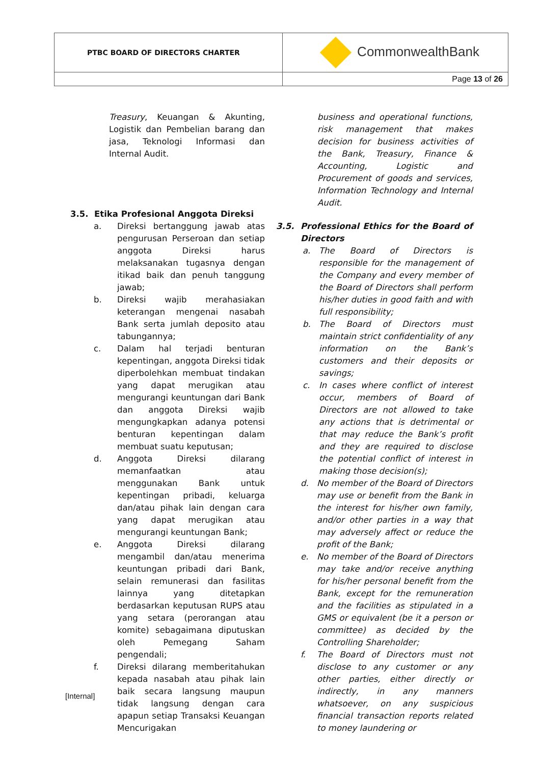| PTBC BOARD OF DIRECTORS CHARTER | CommonwealthBank |
| | Page 13 of 26 |
Treasury, Keuangan & Akunting, Logistik dan Pembelian barang dan jasa, Teknologi Informasi dan Internal Audit.
3.5. Etika Profesional Anggota Direksi
a. Direksi bertanggung jawab atas pengurusan Perseroan dan setiap anggota Direksi harus melaksanakan tugasnya dengan itikad baik dan penuh tanggung jawab;
b. Direksi wajib merahasiakan keterangan mengenai nasabah Bank serta jumlah deposito atau tabungannya;
c. Dalam hal terjadi benturan kepentingan, anggota Direksi tidak diperbolehkan membuat tindakan yang dapat merugikan atau mengurangi keuntungan dari Bank dan anggota Direksi wajib mengungkapkan adanya potensi benturan kepentingan dalam membuat suatu keputusan;
d. Anggota Direksi dilarang memanfaatkan atau menggunakan Bank untuk kepentingan pribadi, keluarga dan/atau pihak lain dengan cara yang dapat merugikan atau mengurangi keuntungan Bank;
e. Anggota Direksi dilarang mengambil dan/atau menerima keuntungan pribadi dari Bank, selain remunerasi dan fasilitas lainnya yang ditetapkan berdasarkan keputusan RUPS atau yang setara (perorangan atau komite) sebagaimana diputuskan oleh Pemegang Saham pengendali;
f. Direksi dilarang memberitahukan kepada nasabah atau pihak lain baik secara langsung maupun tidak langsung dengan cara apapun setiap Transaksi Keuangan Mencurigakan
business and operational functions, risk management that makes decision for business activities of the Bank, Treasury, Finance & Accounting, Logistic and Procurement of goods and services, Information Technology and Internal Audit.
3.5. Professional Ethics for the Board of Directors
a. The Board of Directors is responsible for the management of the Company and every member of the Board of Directors shall perform his/her duties in good faith and with full responsibility;
b. The Board of Directors must maintain strict confidentiality of any information on the Bank’s customers and their deposits or savings;
c. In cases where conflict of interest occur, members of Board of Directors are not allowed to take any actions that is detrimental or that may reduce the Bank’s profit and they are required to disclose the potential conflict of interest in making those decision(s);
d. No member of the Board of Directors may use or benefit from the Bank in the interest for his/her own family, and/or other parties in a way that may adversely affect or reduce the profit of the Bank;
e. No member of the Board of Directors may take and/or receive anything for his/her personal benefit from the Bank, except for the remuneration and the facilities as stipulated in a GMS or equivalent (be it a person or committee) as decided by the Controlling Shareholder;
f. The Board of Directors must not disclose to any customer or any other parties, either directly or indirectly, in any manners whatsoever, on any suspicious financial transaction reports related to money laundering or
[Internal]